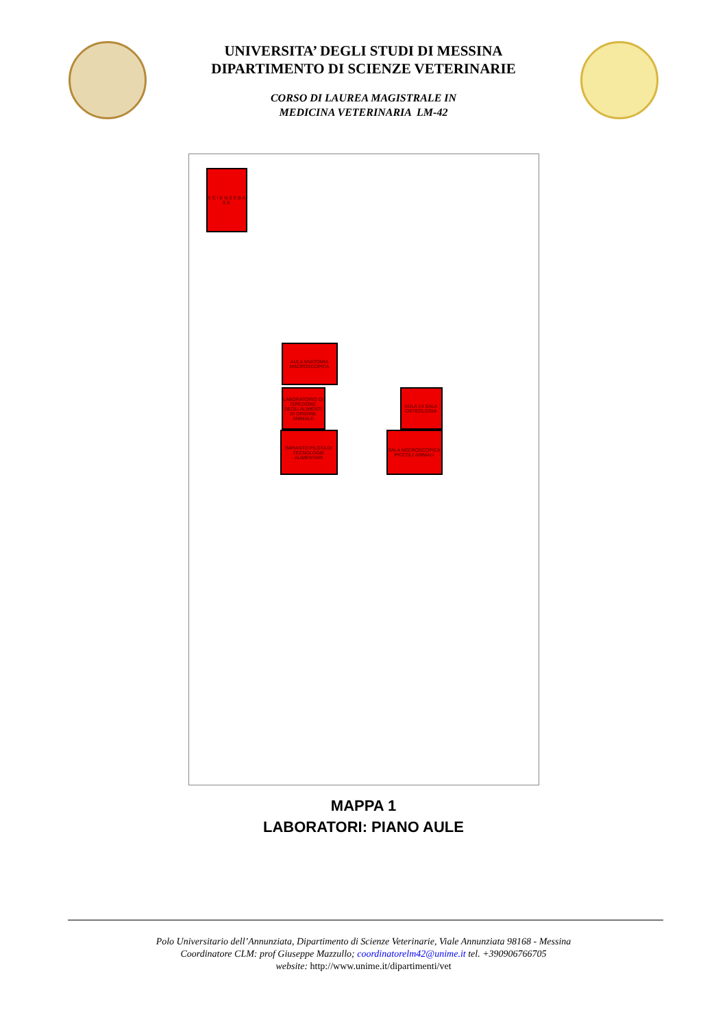UNIVERSITA’ DEGLI STUDI DI MESSINA
DIPARTIMENTO DI SCIENZE VETERINARIE
CORSO DI LAUREA MAGISTRALE IN
MEDICINA VETERINARIA LM-42
S C I E N Z E B A S E
AULA ANATOMIA MACROSCOPICA
LABORATORIO DI ISPEZIONE DEGLI ALIMENTI DI ORIGINE ANIMALE
AULA 14 SALA OSTEOLOGIA
IMPIANTO PILOTA DI TECNOLOGIE ALIMENTARI
SALA NECROSCOPICA PICCOLI ANIMALI
MAPPA 1
LABORATORI: PIANO AULE
Polo Universitario dell’Annunziata, Dipartimento di Scienze Veterinarie, Viale Annunziata 98168 - Messina
Coordinatore CLM: prof Giuseppe Mazzullo; coordinatorelm42@unime.it tel. +390906766705
website: http://www.unime.it/dipartimenti/vet